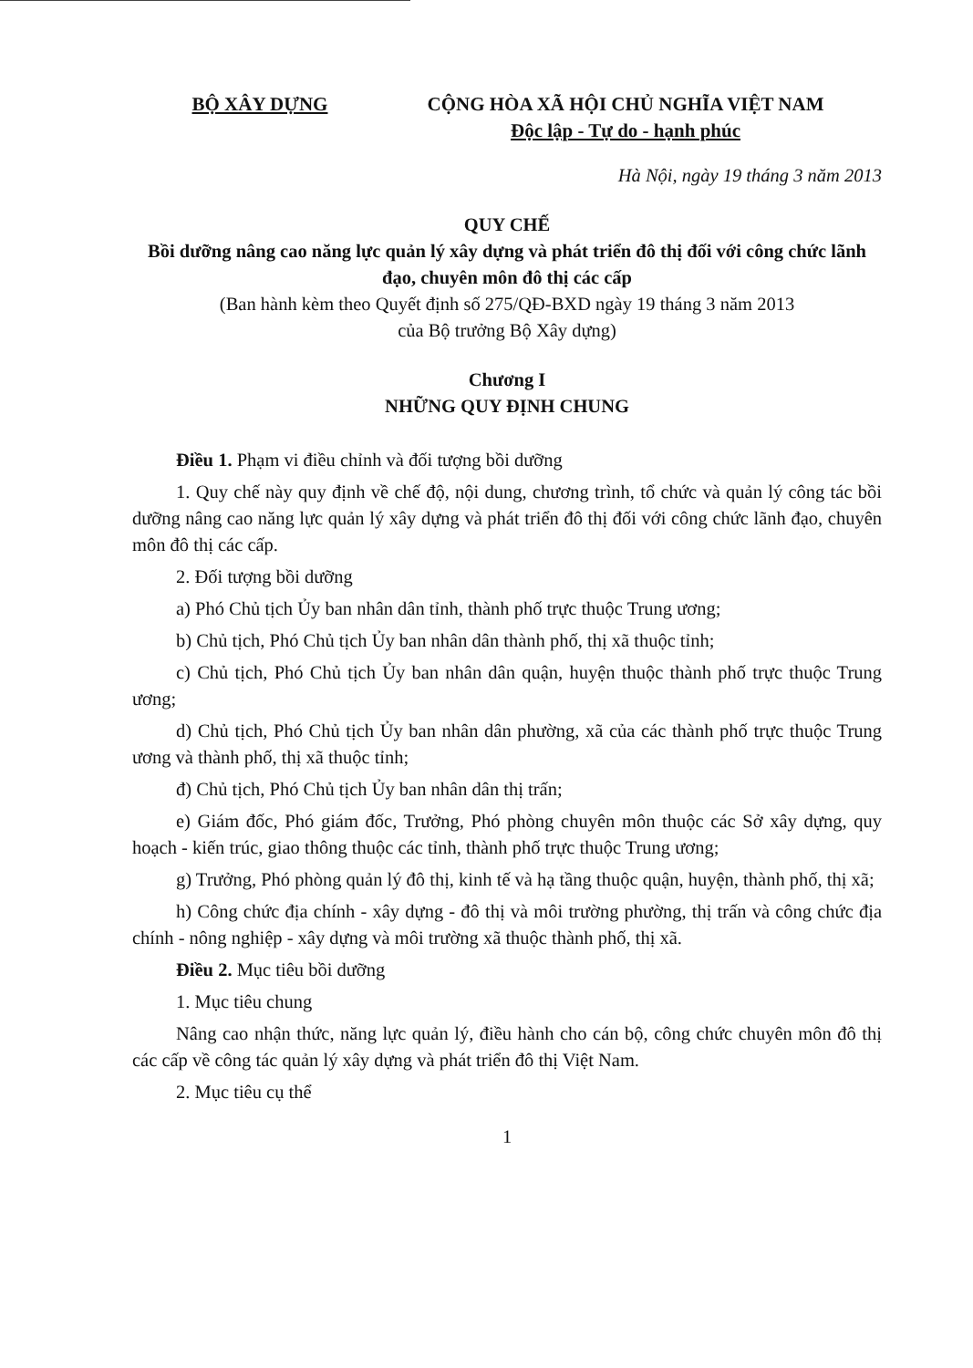BỘ XÂY DỰNG CỘNG HÒA XÃ HỘI CHỦ NGHĨA VIỆT NAM
Độc lập - Tự do - hạnh phúc
Hà Nội, ngày 19 tháng 3 năm 2013
QUY CHẾ
Bồi dưỡng nâng cao năng lực quản lý xây dựng và phát triển đô thị đối với công chức lãnh đạo, chuyên môn đô thị các cấp
(Ban hành kèm theo Quyết định số 275/QĐ-BXD ngày 19 tháng 3 năm 2013
của Bộ trưởng Bộ Xây dựng)
Chương I
NHỮNG QUY ĐỊNH CHUNG
Điều 1. Phạm vi điều chỉnh và đối tượng bồi dưỡng
1. Quy chế này quy định về chế độ, nội dung, chương trình, tổ chức và quản lý công tác bồi dưỡng nâng cao năng lực quản lý xây dựng và phát triển đô thị đối với công chức lãnh đạo, chuyên môn đô thị các cấp.
2. Đối tượng bồi dưỡng
a) Phó Chủ tịch Ủy ban nhân dân tỉnh, thành phố trực thuộc Trung ương;
b) Chủ tịch, Phó Chủ tịch Ủy ban nhân dân thành phố, thị xã thuộc tỉnh;
c) Chủ tịch, Phó Chủ tịch Ủy ban nhân dân quận, huyện thuộc thành phố trực thuộc Trung ương;
d) Chủ tịch, Phó Chủ tịch Ủy ban nhân dân phường, xã của các thành phố trực thuộc Trung ương và thành phố, thị xã thuộc tỉnh;
đ) Chủ tịch, Phó Chủ tịch Ủy ban nhân dân thị trấn;
e) Giám đốc, Phó giám đốc, Trưởng, Phó phòng chuyên môn thuộc các Sở xây dựng, quy hoạch - kiến trúc, giao thông thuộc các tỉnh, thành phố trực thuộc Trung ương;
g) Trưởng, Phó phòng quản lý đô thị, kinh tế và hạ tầng thuộc quận, huyện, thành phố, thị xã;
h) Công chức địa chính - xây dựng - đô thị và môi trường phường, thị trấn và công chức địa chính - nông nghiệp - xây dựng và môi trường xã thuộc thành phố, thị xã.
Điều 2. Mục tiêu bồi dưỡng
1. Mục tiêu chung
Nâng cao nhận thức, năng lực quản lý, điều hành cho cán bộ, công chức chuyên môn đô thị các cấp về công tác quản lý xây dựng và phát triển đô thị Việt Nam.
2. Mục tiêu cụ thể
1